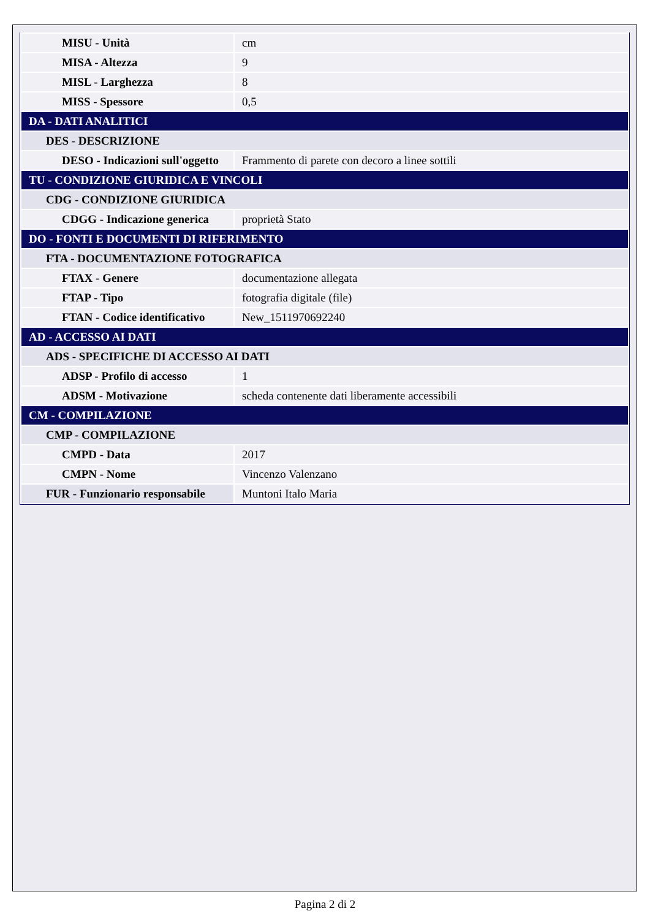| MISU - Unità | cm |
| MISA - Altezza | 9 |
| MISL - Larghezza | 8 |
| MISS - Spessore | 0,5 |
| DA - DATI ANALITICI | |
| DES - DESCRIZIONE | |
| DESO - Indicazioni sull'oggetto | Frammento di parete con decoro a linee sottili |
| TU - CONDIZIONE GIURIDICA E VINCOLI | |
| CDG - CONDIZIONE GIURIDICA | |
| CDGG - Indicazione generica | proprietà Stato |
| DO - FONTI E DOCUMENTI DI RIFERIMENTO | |
| FTA - DOCUMENTAZIONE FOTOGRAFICA | |
| FTAX - Genere | documentazione allegata |
| FTAP - Tipo | fotografia digitale (file) |
| FTAN - Codice identificativo | New_1511970692240 |
| AD - ACCESSO AI DATI | |
| ADS - SPECIFICHE DI ACCESSO AI DATI | |
| ADSP - Profilo di accesso | 1 |
| ADSM - Motivazione | scheda contenente dati liberamente accessibili |
| CM - COMPILAZIONE | |
| CMP - COMPILAZIONE | |
| CMPD - Data | 2017 |
| CMPN - Nome | Vincenzo Valenzano |
| FUR - Funzionario responsabile | Muntoni Italo Maria |
Pagina 2 di 2